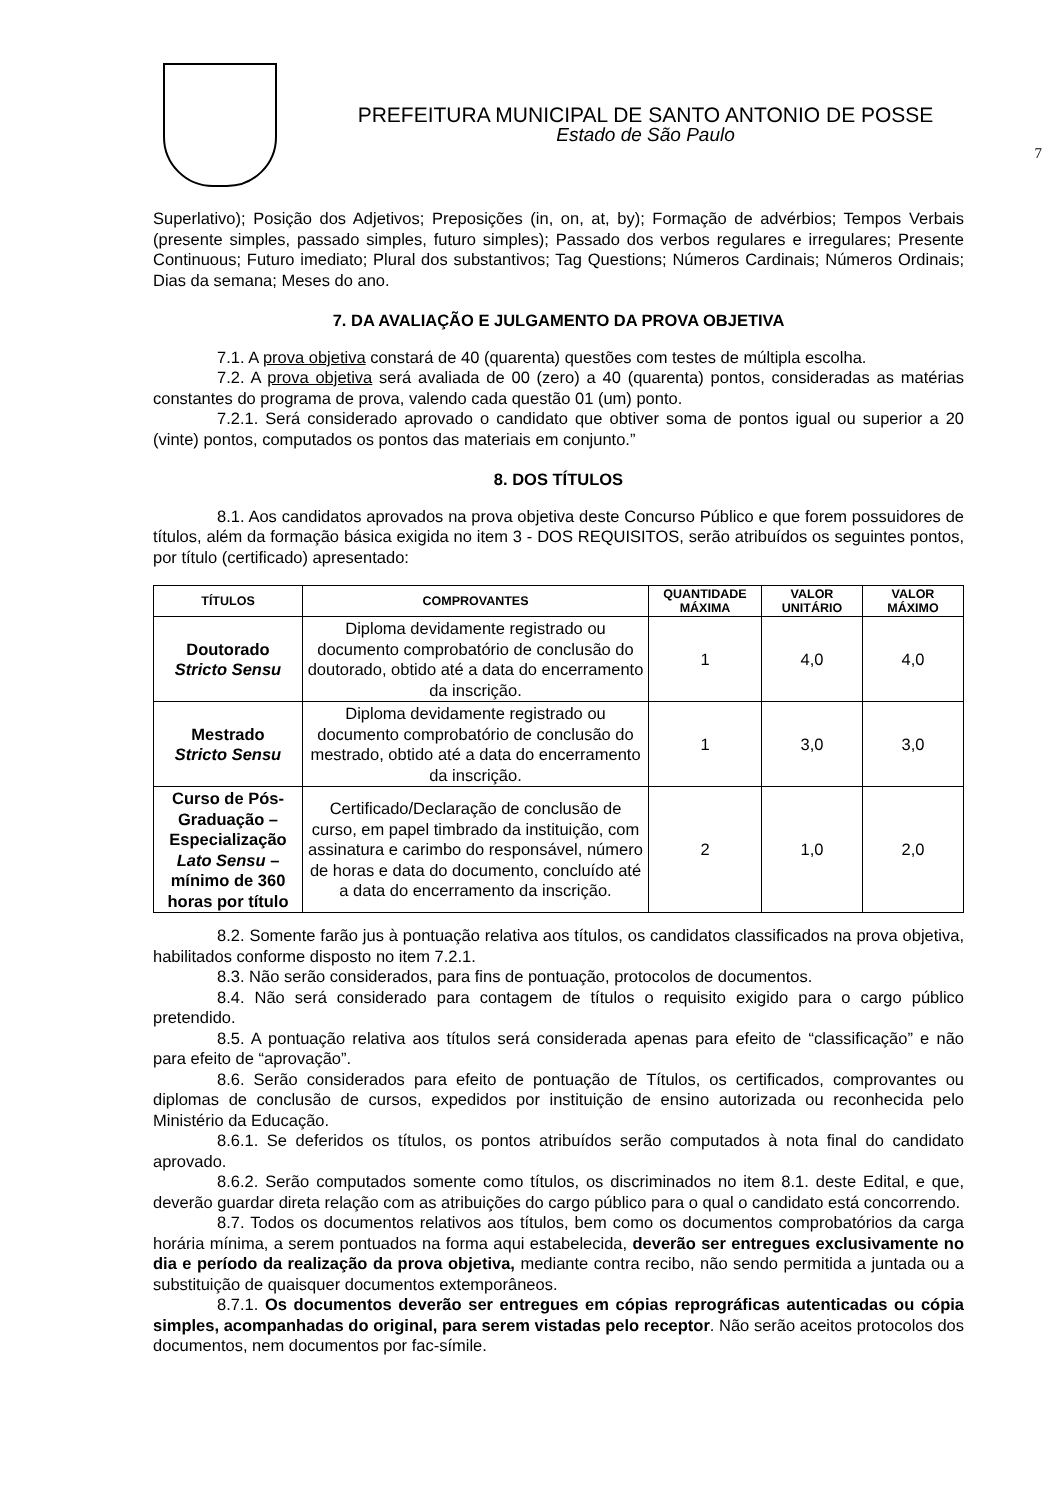PREFEITURA MUNICIPAL DE SANTO ANTONIO DE POSSE
Estado de São Paulo
7
Superlativo); Posição dos Adjetivos; Preposições (in, on, at, by); Formação de advérbios; Tempos Verbais (presente simples, passado simples, futuro simples); Passado dos verbos regulares e irregulares; Presente Continuous; Futuro imediato; Plural dos substantivos; Tag Questions; Números Cardinais; Números Ordinais; Dias da semana; Meses do ano.
7. DA AVALIAÇÃO E JULGAMENTO DA PROVA OBJETIVA
7.1. A prova objetiva constará de 40 (quarenta) questões com testes de múltipla escolha.
7.2. A prova objetiva será avaliada de 00 (zero) a 40 (quarenta) pontos, consideradas as matérias constantes do programa de prova, valendo cada questão 01 (um) ponto.
7.2.1. Será considerado aprovado o candidato que obtiver soma de pontos igual ou superior a 20 (vinte) pontos, computados os pontos das materiais em conjunto.”
8. DOS TÍTULOS
8.1. Aos candidatos aprovados na prova objetiva deste Concurso Público e que forem possuidores de títulos, além da formação básica exigida no item 3 - DOS REQUISITOS, serão atribuídos os seguintes pontos, por título (certificado) apresentado:
| TÍTULOS | COMPROVANTES | QUANTIDADE MÁXIMA | VALOR UNITÁRIO | VALOR MÁXIMO |
| --- | --- | --- | --- | --- |
| Doutorado Stricto Sensu | Diploma devidamente registrado ou documento comprobatório de conclusão do doutorado, obtido até a data do encerramento da inscrição. | 1 | 4,0 | 4,0 |
| Mestrado Stricto Sensu | Diploma devidamente registrado ou documento comprobatório de conclusão do mestrado, obtido até a data do encerramento da inscrição. | 1 | 3,0 | 3,0 |
| Curso de Pós-Graduação – Especialização Lato Sensu – mínimo de 360 horas por título | Certificado/Declaração de conclusão de curso, em papel timbrado da instituição, com assinatura e carimbo do responsável, número de horas e data do documento, concluído até a data do encerramento da inscrição. | 2 | 1,0 | 2,0 |
8.2. Somente farão jus à pontuação relativa aos títulos, os candidatos classificados na prova objetiva, habilitados conforme disposto no item 7.2.1.
8.3. Não serão considerados, para fins de pontuação, protocolos de documentos.
8.4. Não será considerado para contagem de títulos o requisito exigido para o cargo público pretendido.
8.5. A pontuação relativa aos títulos será considerada apenas para efeito de “classificação” e não para efeito de “aprovação”.
8.6. Serão considerados para efeito de pontuação de Títulos, os certificados, comprovantes ou diplomas de conclusão de cursos, expedidos por instituição de ensino autorizada ou reconhecida pelo Ministério da Educação.
8.6.1. Se deferidos os títulos, os pontos atribuídos serão computados à nota final do candidato aprovado.
8.6.2. Serão computados somente como títulos, os discriminados no item 8.1. deste Edital, e que, deverão guardar direta relação com as atribuições do cargo público para o qual o candidato está concorrendo.
8.7. Todos os documentos relativos aos títulos, bem como os documentos comprobatórios da carga horária mínima, a serem pontuados na forma aqui estabelecida, deverão ser entregues exclusivamente no dia e período da realização da prova objetiva, mediante contra recibo, não sendo permitida a juntada ou a substituição de quaisquer documentos extemporâneos.
8.7.1. Os documentos deverão ser entregues em cópias reprográficas autenticadas ou cópia simples, acompanhadas do original, para serem vistadas pelo receptor. Não serão aceitos protocolos dos documentos, nem documentos por fac-símile.